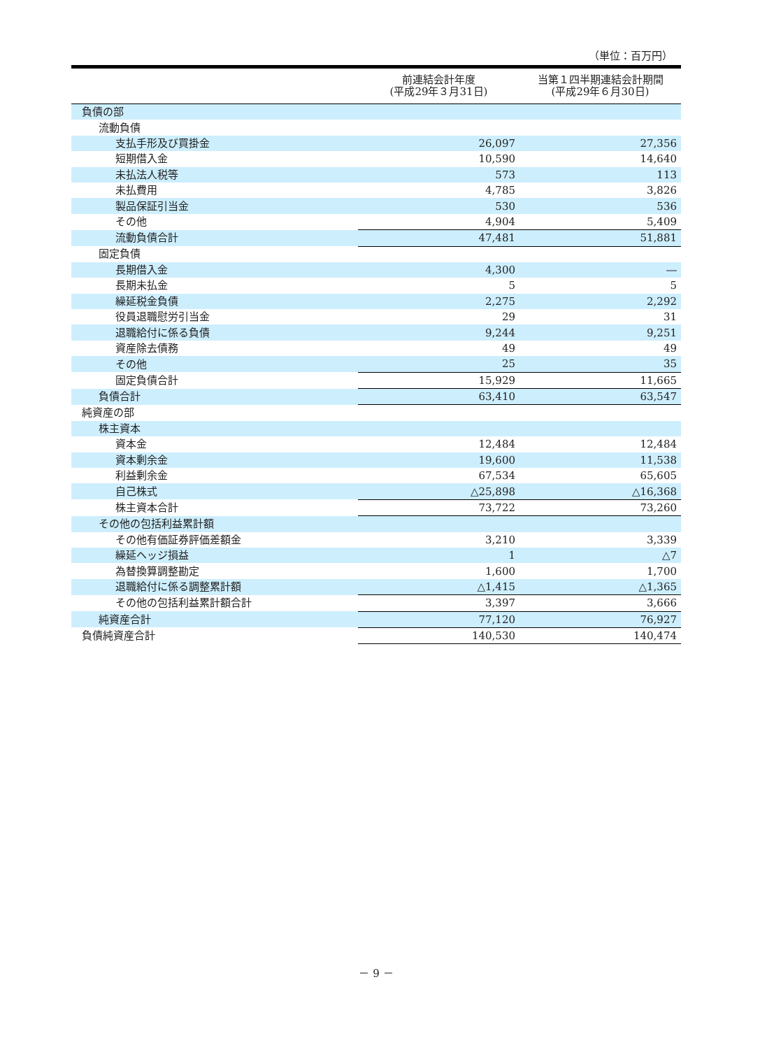（単位：百万円）
| | 前連結会計年度 (平成29年３月31日) | 当第１四半期連結会計期間 (平成29年６月30日) |
| --- | --- | --- |
| 負債の部 | | |
| 流動負債 | | |
| 支払手形及び買掛金 | 26,097 | 27,356 |
| 短期借入金 | 10,590 | 14,640 |
| 未払法人税等 | 573 | 113 |
| 未払費用 | 4,785 | 3,826 |
| 製品保証引当金 | 530 | 536 |
| その他 | 4,904 | 5,409 |
| 流動負債合計 | 47,481 | 51,881 |
| 固定負債 | | |
| 長期借入金 | 4,300 | ― |
| 長期未払金 | 5 | 5 |
| 繰延税金負債 | 2,275 | 2,292 |
| 役員退職慰労引当金 | 29 | 31 |
| 退職給付に係る負債 | 9,244 | 9,251 |
| 資産除去債務 | 49 | 49 |
| その他 | 25 | 35 |
| 固定負債合計 | 15,929 | 11,665 |
| 負債合計 | 63,410 | 63,547 |
| 純資産の部 | | |
| 株主資本 | | |
| 資本金 | 12,484 | 12,484 |
| 資本剰余金 | 19,600 | 11,538 |
| 利益剰余金 | 67,534 | 65,605 |
| 自己株式 | △25,898 | △16,368 |
| 株主資本合計 | 73,722 | 73,260 |
| その他の包括利益累計額 | | |
| その他有価証券評価差額金 | 3,210 | 3,339 |
| 繰延ヘッジ損益 | 1 | △7 |
| 為替換算調整勘定 | 1,600 | 1,700 |
| 退職給付に係る調整累計額 | △1,415 | △1,365 |
| その他の包括利益累計額合計 | 3,397 | 3,666 |
| 純資産合計 | 77,120 | 76,927 |
| 負債純資産合計 | 140,530 | 140,474 |
－ 9 －